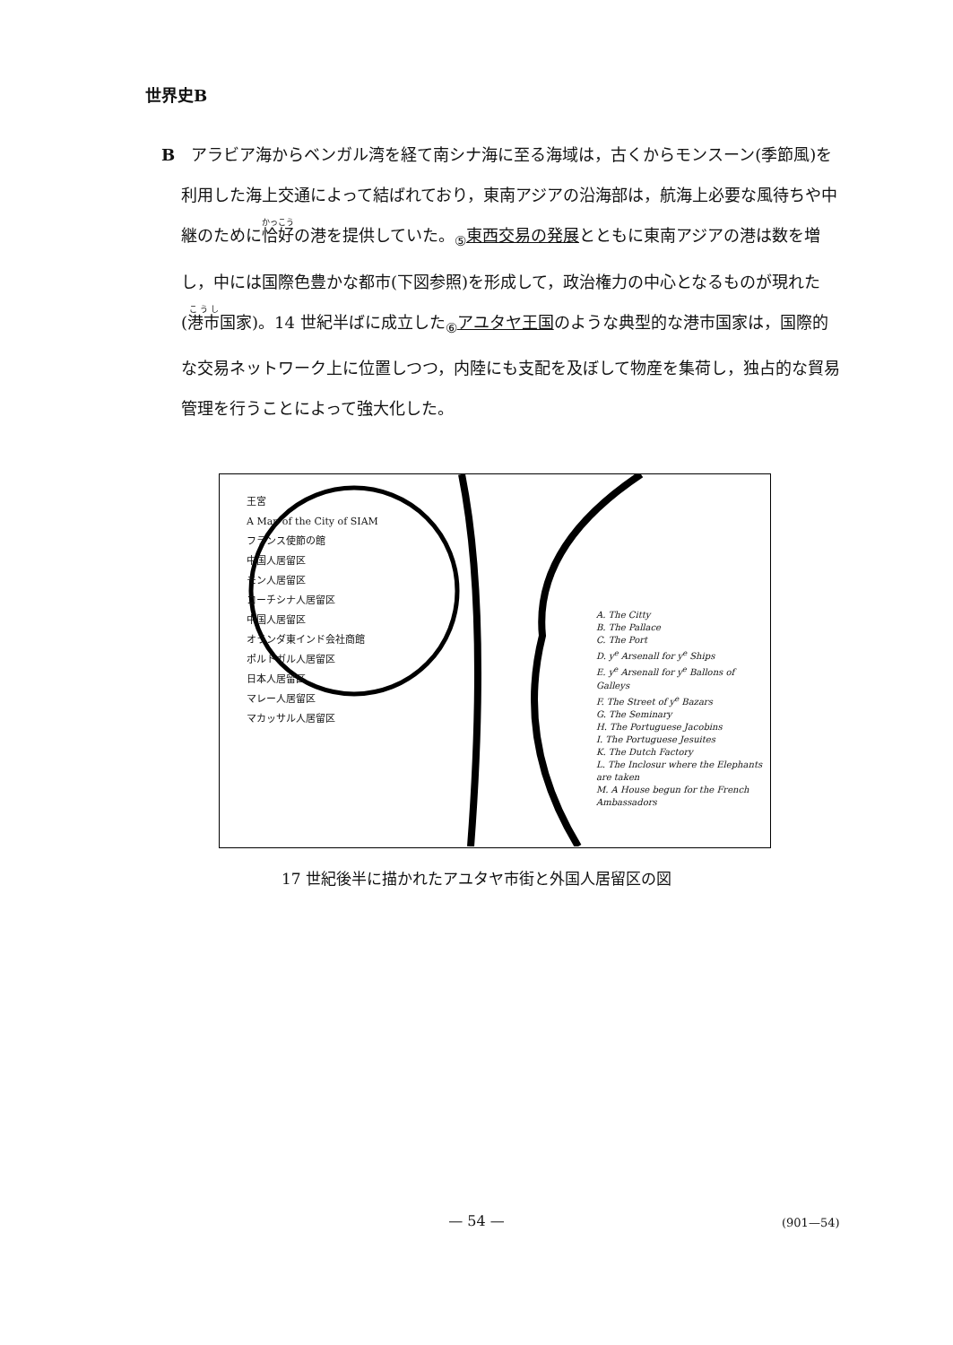世界史B
B　アラビア海からベンガル湾を経て南シナ海に至る海域は，古くからモンスーン(季節風)を利用した海上交通によって結ばれており，東南アジアの沿海部は，航海上必要な風待ちや中継のために恰好の港を提供していた。<sub>⑤</sub>東西交易の発展とともに東南アジアの港は数を増し，中には国際色豊かな都市(下図参照)を形成して，政治権力の中心となるものが現れた(港市国家)。14 世紀半ばに成立した<sub>⑥</sub>アユタヤ王国のような典型的な港市国家は，国際的な交易ネットワーク上に位置しつつ，内陸にも支配を及ぼして物産を集荷し，独占的な貿易管理を行うことによって強大化した。
王宮
A Map of the City of SIAM
フランス使節の館
中国人居留区
モン人居留区
コーチシナ人居留区
中国人居留区
オランダ東インド会社商館
ポルトガル人居留区
日本人居留区
マレー人居留区
マカッサル人居留区
A. The Citty
B. The Pallace
C. The Port
D. y<sup>e</sup> Arsenall for y<sup>e</sup> Ships
E. y<sup>e</sup> Arsenall for y<sup>e</sup> Ballons of Galleys
F. The Street of y<sup>e</sup> Bazars
G. The Seminary
H. The Portuguese Jacobins
I. The Portuguese Jesuites
K. The Dutch Factory
L. The Inclosur where the Elephants are taken
M. A House begun for the French Ambassadors
17 世紀後半に描かれたアユタヤ市街と外国人居留区の図
— 54 — (901—54)